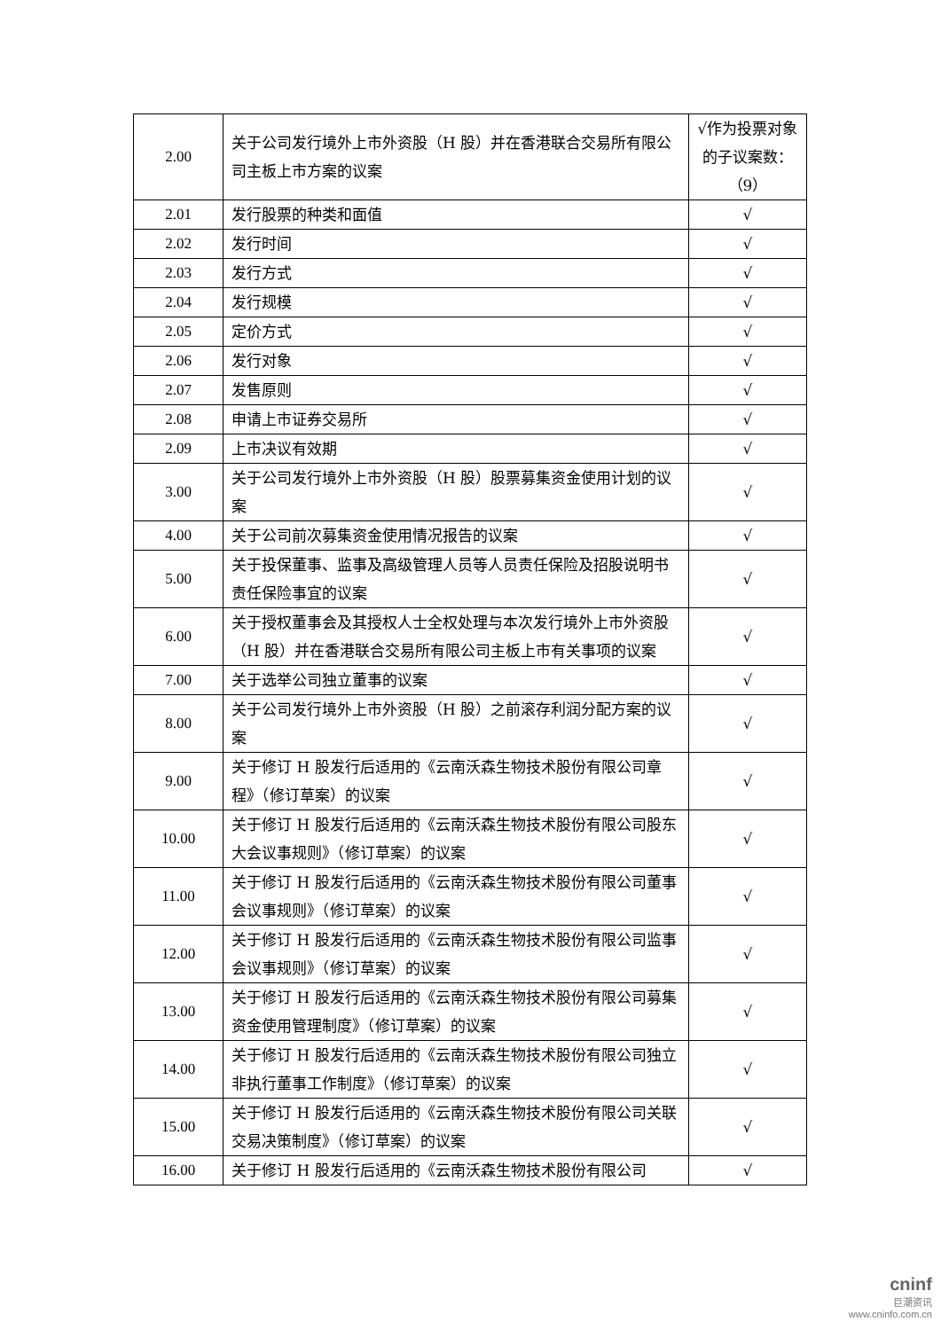| 2.00 | 关于公司发行境外上市外资股（H 股）并在香港联合交易所有限公司主板上市方案的议案 | √作为投票对象的子议案数：（9） |
| 2.01 | 发行股票的种类和面值 | √ |
| 2.02 | 发行时间 | √ |
| 2.03 | 发行方式 | √ |
| 2.04 | 发行规模 | √ |
| 2.05 | 定价方式 | √ |
| 2.06 | 发行对象 | √ |
| 2.07 | 发售原则 | √ |
| 2.08 | 申请上市证券交易所 | √ |
| 2.09 | 上市决议有效期 | √ |
| 3.00 | 关于公司发行境外上市外资股（H 股）股票募集资金使用计划的议案 | √ |
| 4.00 | 关于公司前次募集资金使用情况报告的议案 | √ |
| 5.00 | 关于投保董事、监事及高级管理人员等人员责任保险及招股说明书责任保险事宜的议案 | √ |
| 6.00 | 关于授权董事会及其授权人士全权处理与本次发行境外上市外资股（H 股）并在香港联合交易所有限公司主板上市有关事项的议案 | √ |
| 7.00 | 关于选举公司独立董事的议案 | √ |
| 8.00 | 关于公司发行境外上市外资股（H 股）之前滚存利润分配方案的议案 | √ |
| 9.00 | 关于修订 H 股发行后适用的《云南沃森生物技术股份有限公司章程》（修订草案）的议案 | √ |
| 10.00 | 关于修订 H 股发行后适用的《云南沃森生物技术股份有限公司股东大会议事规则》（修订草案）的议案 | √ |
| 11.00 | 关于修订 H 股发行后适用的《云南沃森生物技术股份有限公司董事会议事规则》（修订草案）的议案 | √ |
| 12.00 | 关于修订 H 股发行后适用的《云南沃森生物技术股份有限公司监事会议事规则》（修订草案）的议案 | √ |
| 13.00 | 关于修订 H 股发行后适用的《云南沃森生物技术股份有限公司募集资金使用管理制度》（修订草案）的议案 | √ |
| 14.00 | 关于修订 H 股发行后适用的《云南沃森生物技术股份有限公司独立非执行董事工作制度》（修订草案）的议案 | √ |
| 15.00 | 关于修订 H 股发行后适用的《云南沃森生物技术股份有限公司关联交易决策制度》（修订草案）的议案 | √ |
| 16.00 | 关于修订 H 股发行后适用的《云南沃森生物技术股份有限公司 | √ |
cninf
巨潮资讯
www.cninfo.com.cn